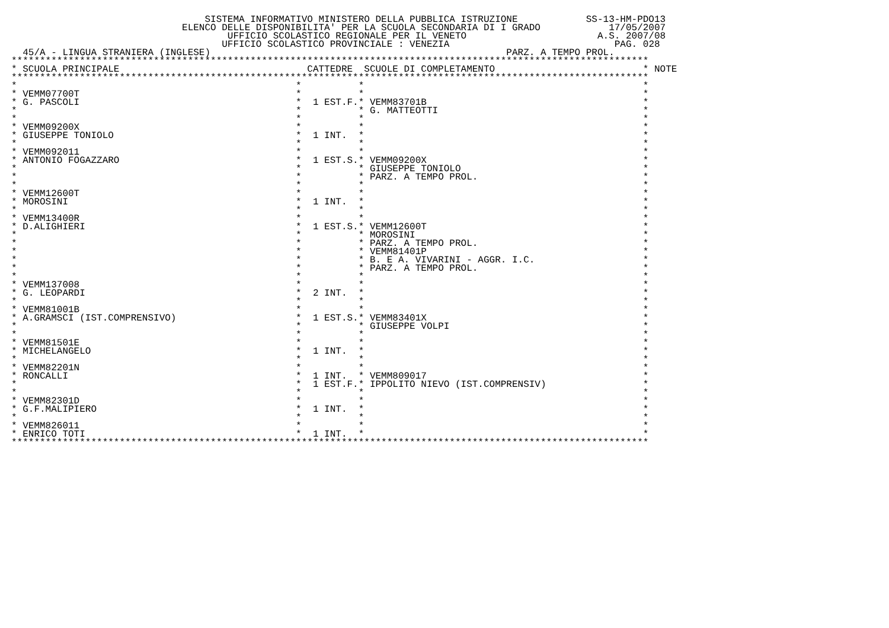SISTEMA INFORMATIVO MINISTERO DELLA PUBBLICA ISTRUZIONE SS-13-HM-PDO13
ELENCO DELLE DISPONIBILITA' PER LA SCUOLA SECONDARIA DI I GRADO 17/05/2007
UFFICIO SCOLASTICO REGIONALE PER IL VENETO A.S. 2007/08
UFFICIO SCOLASTICO PROVINCIALE : VENEZIA PAG. 028
45/A - LINGUA STRANIERA (INGLESE) PARZ. A TEMPO PROL.
| **************************************************************************************************************** | | | | | | |
| * | SCUOLA PRINCIPALE | CATTEDRE | | SCUOLE DI COMPLETAMENTO | | * NOTE |
| **************************************************************************************************************** | | | | | | |
| * | | * | | * | | * |
| * | VEMM07700T | * | | * | | * |
| * | G. PASCOLI | * | 1 EST.F. | * | VEMM83701B | * |
| * | | * | | * | G. MATTEOTTI | * |
| * | | * | | * | | * |
| * | VEMM09200X | * | | * | | * |
| * | GIUSEPPE TONIOLO | * | 1 INT. | * | | * |
| * | | * | | * | | * |
| * | VEMM092011 | * | | * | | * |
| * | ANTONIO FOGAZZARO | * | 1 EST.S. | * | VEMM09200X | * |
| * | | * | | * | GIUSEPPE TONIOLO | * |
| * | | * | | * | PARZ. A TEMPO PROL. | * |
| * | | * | | * | | * |
| * | VEMM12600T | * | | * | | * |
| * | MOROSINI | * | 1 INT. | * | | * |
| * | | * | | * | | * |
| * | VEMM13400R | * | | * | | * |
| * | D.ALIGHIERI | * | 1 EST.S. | * | VEMM12600T | * |
| * | | * | | * | MOROSINI | * |
| * | | * | | * | PARZ. A TEMPO PROL. | * |
| * | | * | | * | VEMM81401P | * |
| * | | * | | * | B. E A. VIVARINI - AGGR. I.C. | * |
| * | | * | | * | PARZ. A TEMPO PROL. | * |
| * | | * | | * | | * |
| * | VEMM137008 | * | | * | | * |
| * | G. LEOPARDI | * | 2 INT. | * | | * |
| * | | * | | * | | * |
| * | VEMM81001B | * | | * | | * |
| * | A.GRAMSCI (IST.COMPRENSIVO) | * | 1 EST.S. | * | VEMM83401X | * |
| * | | * | | * | GIUSEPPE VOLPI | * |
| * | | * | | * | | * |
| * | VEMM81501E | * | | * | | * |
| * | MICHELANGELO | * | 1 INT. | * | | * |
| * | | * | | * | | * |
| * | VEMM82201N | * | | * | | * |
| * | RONCALLI | * | 1 INT. | * | VEMM809017 | * |
| * | | * | 1 EST.F. | * | IPPOLITO NIEVO (IST.COMPRENSIV) | * |
| * | | * | | * | | * |
| * | VEMM82301D | * | | * | | * |
| * | G.F.MALIPIERO | * | 1 INT. | * | | * |
| * | | * | | * | | * |
| * | VEMM826011 | * | | * | | * |
| * | ENRICO TOTI | * | 1 INT. | * | | * |
| **************************************************************************************************************** | | | | | | |